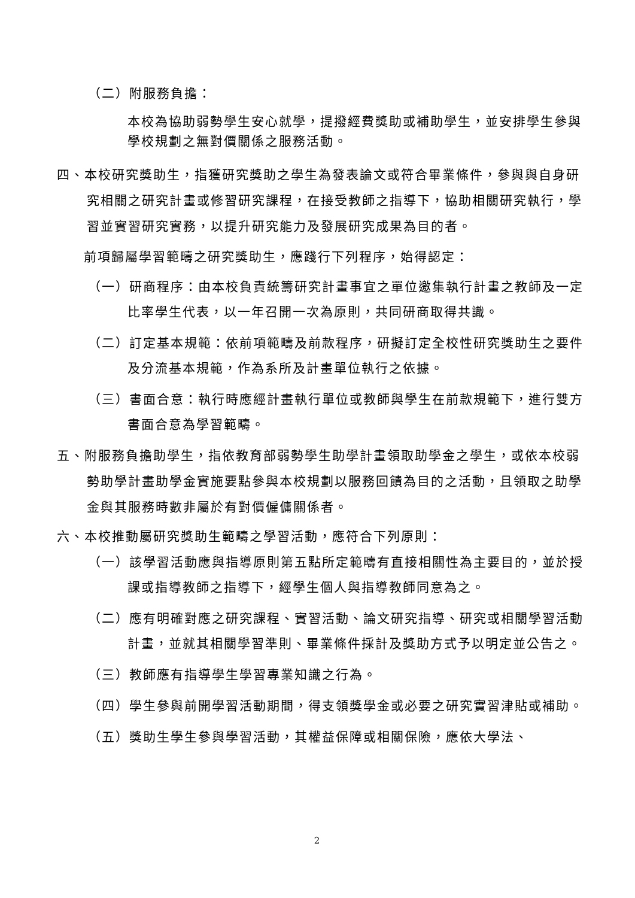（二）附服務負擔：
本校為協助弱勢學生安心就學，提撥經費獎助或補助學生，並安排學生參與學校規劃之無對價關係之服務活動。
四、本校研究獎助生，指獲研究獎助之學生為發表論文或符合畢業條件，參與與自身研究相關之研究計畫或修習研究課程，在接受教師之指導下，協助相關研究執行，學習並實習研究實務，以提升研究能力及發展研究成果為目的者。
前項歸屬學習範疇之研究獎助生，應踐行下列程序，始得認定：
（一）研商程序：由本校負責統籌研究計畫事宜之單位邀集執行計畫之教師及一定比率學生代表，以一年召開一次為原則，共同研商取得共識。
（二）訂定基本規範：依前項範疇及前款程序，研擬訂定全校性研究獎助生之要件及分流基本規範，作為系所及計畫單位執行之依據。
（三）書面合意：執行時應經計畫執行單位或教師與學生在前款規範下，進行雙方書面合意為學習範疇。
五、附服務負擔助學生，指依教育部弱勢學生助學計畫領取助學金之學生，或依本校弱勢助學計畫助學金實施要點參與本校規劃以服務回饋為目的之活動，且領取之助學金與其服務時數非屬於有對價僱傭關係者。
六、本校推動屬研究獎助生範疇之學習活動，應符合下列原則：
（一）該學習活動應與指導原則第五點所定範疇有直接相關性為主要目的，並於授課或指導教師之指導下，經學生個人與指導教師同意為之。
（二）應有明確對應之研究課程、實習活動、論文研究指導、研究或相關學習活動計畫，並就其相關學習準則、畢業條件採計及獎助方式予以明定並公告之。
（三）教師應有指導學生學習專業知識之行為。
（四）學生參與前開學習活動期間，得支領獎學金或必要之研究實習津貼或補助。
（五）獎助生學生參與學習活動，其權益保障或相關保險，應依大學法、
2